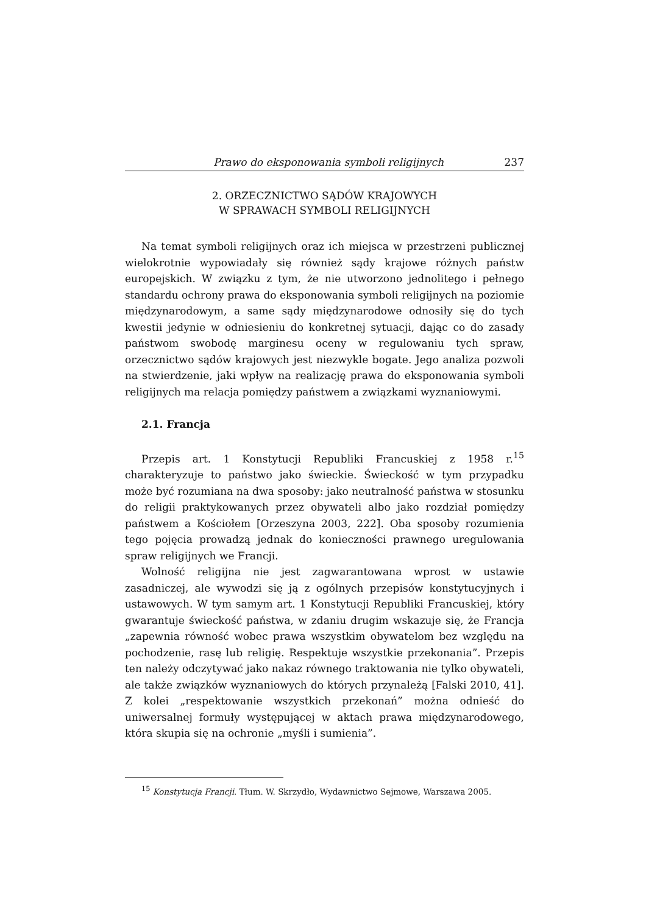Prawo do eksponowania symboli religijnych 237
2. ORZECZNICTWO SĄDÓW KRAJOWYCH
W SPRAWACH SYMBOLI RELIGIJNYCH
Na temat symboli religijnych oraz ich miejsca w przestrzeni publicznej wielokrotnie wypowiadały się również sądy krajowe różnych państw europejskich. W związku z tym, że nie utworzono jednolitego i pełnego standardu ochrony prawa do eksponowania symboli religijnych na poziomie międzynarodowym, a same sądy międzynarodowe odnosiły się do tych kwestii jedynie w odniesieniu do konkretnej sytuacji, dając co do zasady państwom swobodę marginesu oceny w regulowaniu tych spraw, orzecznictwo sądów krajowych jest niezwykle bogate. Jego analiza pozwoli na stwierdzenie, jaki wpływ na realizację prawa do eksponowania symboli religijnych ma relacja pomiędzy państwem a związkami wyznaniowymi.
2.1. Francja
Przepis art. 1 Konstytucji Republiki Francuskiej z 1958 r.<sup>15</sup> charakteryzuje to państwo jako świeckie. Świeckość w tym przypadku może być rozumiana na dwa sposoby: jako neutralność państwa w stosunku do religii praktykowanych przez obywateli albo jako rozdział pomiędzy państwem a Kościołem [Orzeszyna 2003, 222]. Oba sposoby rozumienia tego pojęcia prowadzą jednak do konieczności prawnego uregulowania spraw religijnych we Francji.
Wolność religijna nie jest zagwarantowana wprost w ustawie zasadniczej, ale wywodzi się ją z ogólnych przepisów konstytucyjnych i ustawowych. W tym samym art. 1 Konstytucji Republiki Francuskiej, który gwarantuje świeckość państwa, w zdaniu drugim wskazuje się, że Francja „zapewnia równość wobec prawa wszystkim obywatelom bez względu na pochodzenie, rasę lub religię. Respektuje wszystkie przekonania”. Przepis ten należy odczytywać jako nakaz równego traktowania nie tylko obywateli, ale także związków wyznaniowych do których przynależą [Falski 2010, 41]. Z kolei „respektowanie wszystkich przekonań” można odnieść do uniwersalnej formuły występującej w aktach prawa międzynarodowego, która skupia się na ochronie „myśli i sumienia”.
<sup>15</sup> Konstytucja Francji. Tłum. W. Skrzydło, Wydawnictwo Sejmowe, Warszawa 2005.